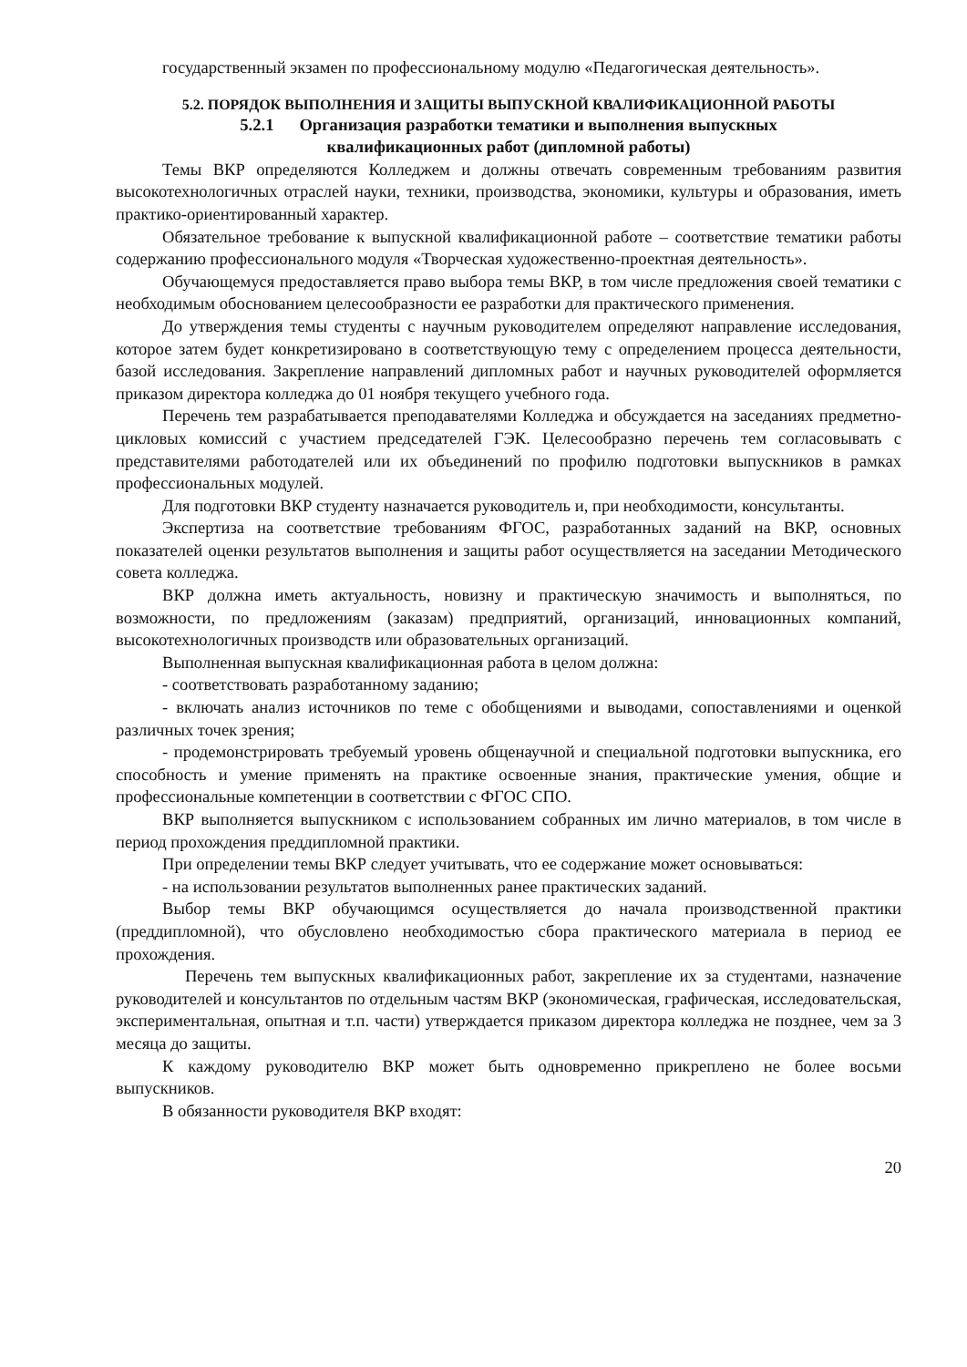государственный экзамен по профессиональному модулю «Педагогическая деятельность».
5.2. ПОРЯДОК ВЫПОЛНЕНИЯ И ЗАЩИТЫ ВЫПУСКНОЙ КВАЛИФИКАЦИОННОЙ РАБОТЫ
5.2.1 Организация разработки тематики и выполнения выпускных
квалификационных работ (дипломной работы)
Темы ВКР определяются Колледжем и должны отвечать современным требованиям развития высокотехнологичных отраслей науки, техники, производства, экономики, культуры и образования, иметь практико-ориентированный характер.
Обязательное требование к выпускной квалификационной работе – соответствие тематики работы содержанию профессионального модуля «Творческая художественно-проектная деятельность».
Обучающемуся предоставляется право выбора темы ВКР, в том числе предложения своей тематики с необходимым обоснованием целесообразности ее разработки для практического применения.
До утверждения темы студенты с научным руководителем определяют направление исследования, которое затем будет конкретизировано в соответствующую тему с определением процесса деятельности, базой исследования. Закрепление направлений дипломных работ и научных руководителей оформляется приказом директора колледжа до 01 ноября текущего учебного года.
Перечень тем разрабатывается преподавателями Колледжа и обсуждается на заседаниях предметно-цикловых комиссий с участием председателей ГЭК. Целесообразно перечень тем согласовывать с представителями работодателей или их объединений по профилю подготовки выпускников в рамках профессиональных модулей.
Для подготовки ВКР студенту назначается руководитель и, при необходимости, консультанты.
Экспертиза на соответствие требованиям ФГОС, разработанных заданий на ВКР, основных показателей оценки результатов выполнения и защиты работ осуществляется на заседании Методического совета колледжа.
ВКР должна иметь актуальность, новизну и практическую значимость и выполняться, по возможности, по предложениям (заказам) предприятий, организаций, инновационных компаний, высокотехнологичных производств или образовательных организаций.
Выполненная выпускная квалификационная работа в целом должна:
- соответствовать разработанному заданию;
- включать анализ источников по теме с обобщениями и выводами, сопоставлениями и оценкой различных точек зрения;
- продемонстрировать требуемый уровень общенаучной и специальной подготовки выпускника, его способность и умение применять на практике освоенные знания, практические умения, общие и профессиональные компетенции в соответствии с ФГОС СПО.
ВКР выполняется выпускником с использованием собранных им лично материалов, в том числе в период прохождения преддипломной практики.
При определении темы ВКР следует учитывать, что ее содержание может основываться:
- на использовании результатов выполненных ранее практических заданий.
Выбор темы ВКР обучающимся осуществляется до начала производственной практики (преддипломной), что обусловлено необходимостью сбора практического материала в период ее прохождения.
Перечень тем выпускных квалификационных работ, закрепление их за студентами, назначение руководителей и консультантов по отдельным частям ВКР (экономическая, графическая, исследовательская, экспериментальная, опытная и т.п. части) утверждается приказом директора колледжа не позднее, чем за 3 месяца до защиты.
К каждому руководителю ВКР может быть одновременно прикреплено не более восьми выпускников.
В обязанности руководителя ВКР входят:
20